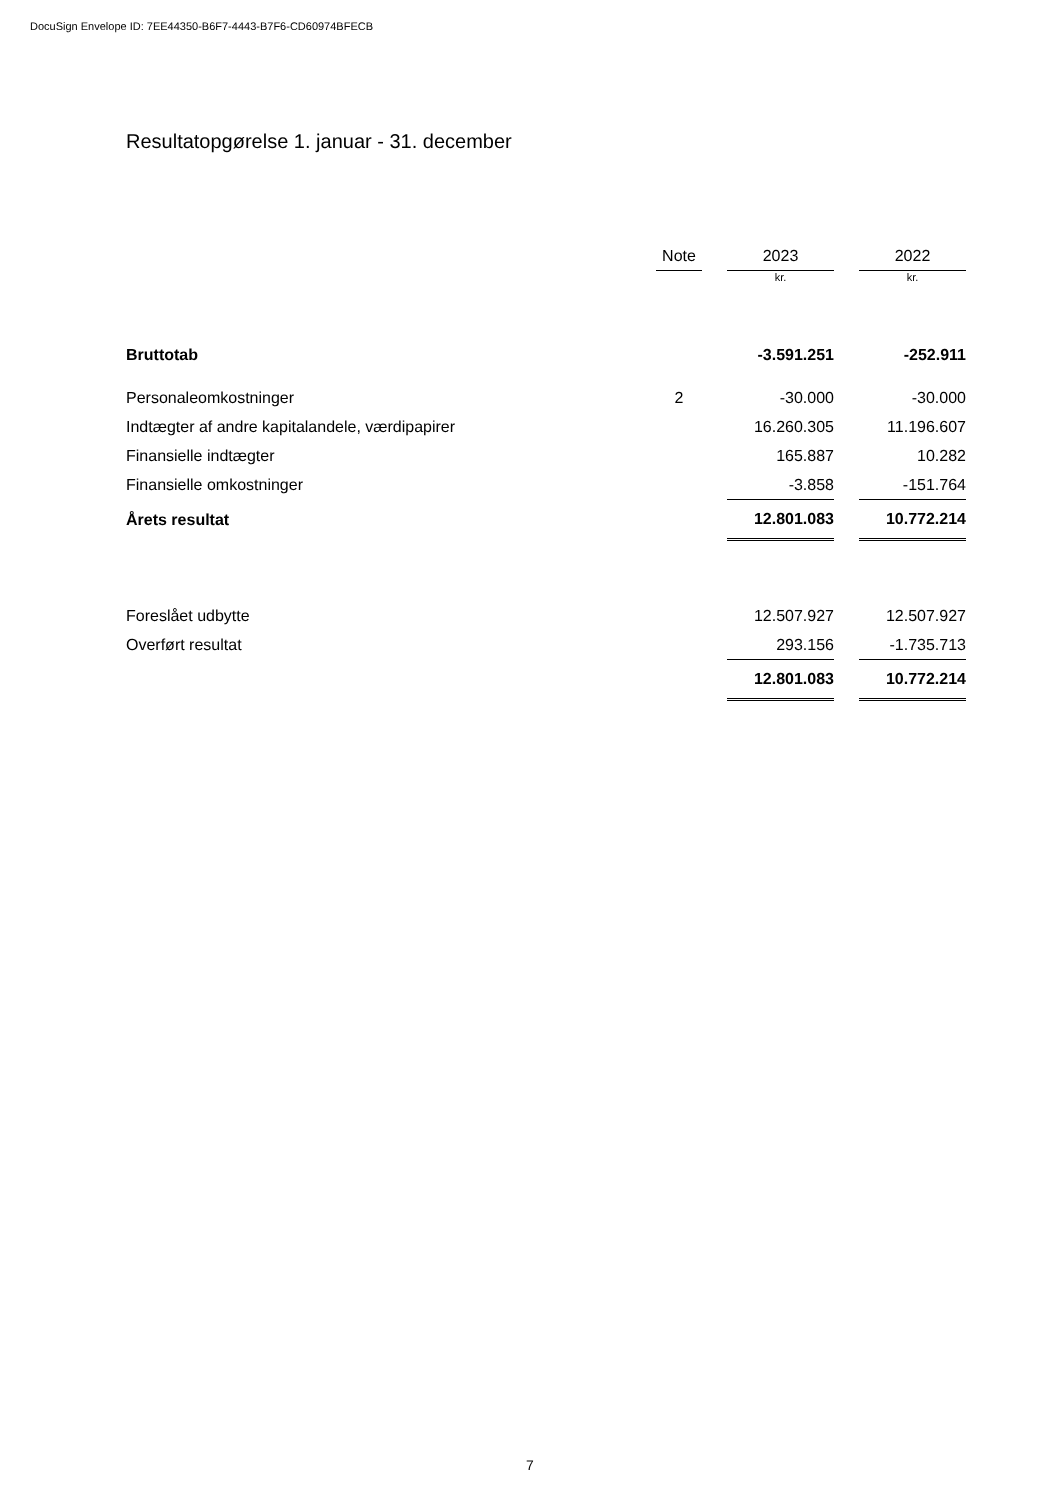DocuSign Envelope ID: 7EE44350-B6F7-4443-B7F6-CD60974BFECB
Resultatopgørelse 1. januar - 31. december
| | Note | | 2023 | | 2022 |
| --- | --- | --- | --- | --- | --- |
| | | | kr. | | kr. |
| Bruttotab | | | -3.591.251 | | -252.911 |
| Personaleomkostninger | 2 | | -30.000 | | -30.000 |
| Indtægter af andre kapitalandele, værdipapirer | | | 16.260.305 | | 11.196.607 |
| Finansielle indtægter | | | 165.887 | | 10.282 |
| Finansielle omkostninger | | | -3.858 | | -151.764 |
| Årets resultat | | | 12.801.083 | | 10.772.214 |
| Foreslået udbytte | | | 12.507.927 | | 12.507.927 |
| Overført resultat | | | 293.156 | | -1.735.713 |
| | | | 12.801.083 | | 10.772.214 |
7